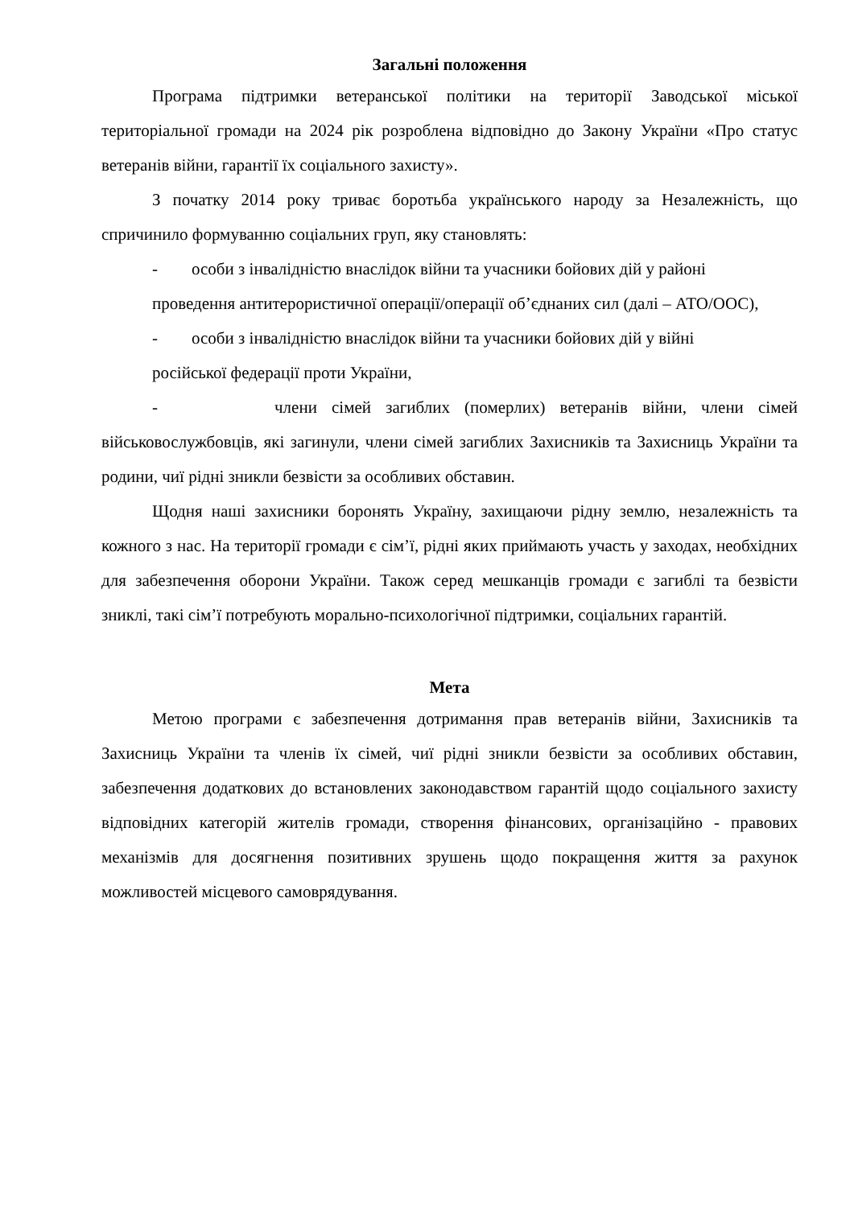Загальні положення
Програма підтримки ветеранської політики на території Заводської міської територіальної громади на 2024 рік розроблена відповідно до Закону України «Про статус ветеранів війни, гарантії їх соціального захисту».
З початку 2014 року триває боротьба українського народу за Незалежність, що спричинило формуванню соціальних груп, яку становлять:
- особи з інвалідністю внаслідок війни та учасники бойових дій у районі
проведення антитерористичної операції/операції об’єднаних сил (далі – АТО/ООС),
- особи з інвалідністю внаслідок війни та учасники бойових дій у війні
російської федерації проти України,
- члени сімей загиблих (померлих) ветеранів війни, члени сімей військовослужбовців, які загинули, члени сімей загиблих Захисників та Захисниць України та родини, чиї рідні зникли безвісти за особливих обставин.
Щодня наші захисники боронять Україну, захищаючи рідну землю, незалежність та кожного з нас. На території громади є сім’ї, рідні яких приймають участь у заходах, необхідних для забезпечення оборони України. Також серед мешканців громади є загиблі та безвісти зниклі, такі сім’ї потребують морально-психологічної підтримки, соціальних гарантій.
Мета
Метою програми є забезпечення дотримання прав ветеранів війни, Захисників та Захисниць України та членів їх сімей, чиї рідні зникли безвісти за особливих обставин, забезпечення додаткових до встановлених законодавством гарантій щодо соціального захисту відповідних категорій жителів громади, створення фінансових, організаційно - правових механізмів для досягнення позитивних зрушень щодо покращення життя за рахунок можливостей місцевого самоврядування.